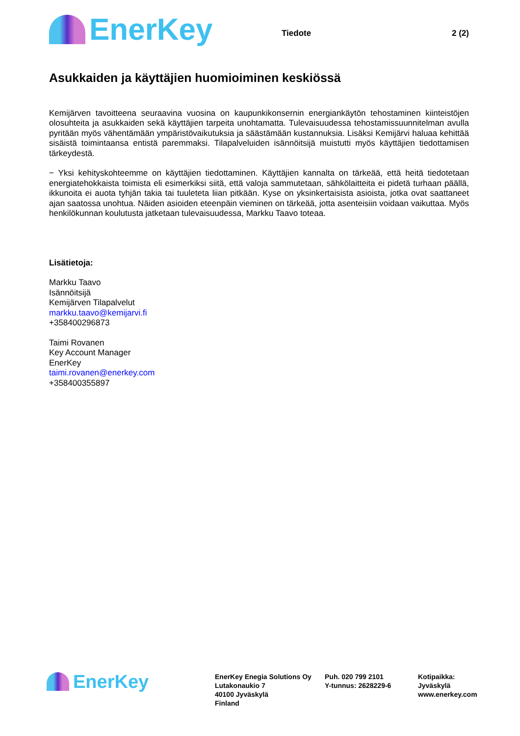EnerKey
Tiedote 2 (2)
Asukkaiden ja käyttäjien huomioiminen keskiössä
Kemijärven tavoitteena seuraavina vuosina on kaupunkikonsernin energiankäytön tehostaminen kiinteistöjen olosuhteita ja asukkaiden sekä käyttäjien tarpeita unohtamatta. Tulevaisuudessa tehostamissuunnitelman avulla pyritään myös vähentämään ympäristövaikutuksia ja säästämään kustannuksia. Lisäksi Kemijärvi haluaa kehittää sisäistä toimintaansa entistä paremmaksi. Tilapalveluiden isännöitsijä muistutti myös käyttäjien tiedottamisen tärkeydestä.
− Yksi kehityskohteemme on käyttäjien tiedottaminen. Käyttäjien kannalta on tärkeää, että heitä tiedotetaan energiatehokkaista toimista eli esimerkiksi siitä, että valoja sammutetaan, sähkölaitteita ei pidetä turhaan päällä, ikkunoita ei auota tyhjän takia tai tuuleteta liian pitkään. Kyse on yksinkertaisista asioista, jotka ovat saattaneet ajan saatossa unohtua. Näiden asioiden eteenpäin vieminen on tärkeää, jotta asenteisiin voidaan vaikuttaa. Myös henkilökunnan koulutusta jatketaan tulevaisuudessa, Markku Taavo toteaa.
Lisätietoja:
Markku Taavo
Isännöitsijä
Kemijärven Tilapalvelut
markku.taavo@kemijarvi.fi
+358400296873
Taimi Rovanen
Key Account Manager
EnerKey
taimi.rovanen@enerkey.com
+358400355897
EnerKey
EnerKey Enegia Solutions Oy
Lutakonaukio 7
40100 Jyväskylä
Finland
Puh. 020 799 2101
Y-tunnus: 2628229-6
Kotipaikka:
Jyväskylä
www.enerkey.com